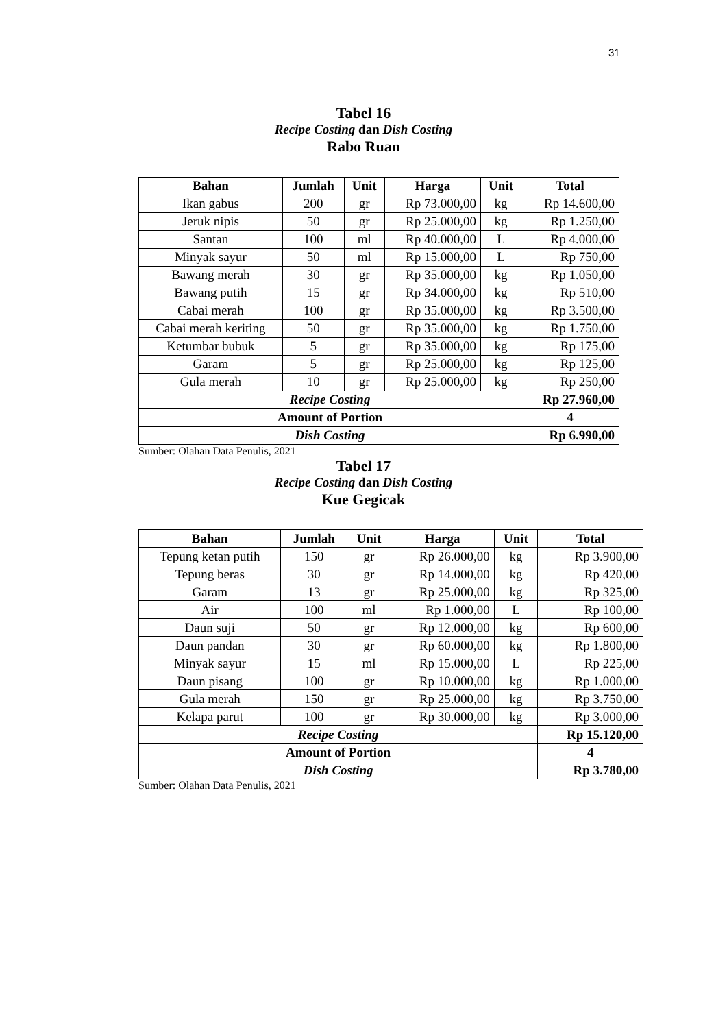31
Tabel 16
Recipe Costing dan Dish Costing
Rabo Ruan
| Bahan | Jumlah | Unit | Harga | Unit | Total |
| --- | --- | --- | --- | --- | --- |
| Ikan gabus | 200 | gr | Rp 73.000,00 | kg | Rp 14.600,00 |
| Jeruk nipis | 50 | gr | Rp 25.000,00 | kg | Rp 1.250,00 |
| Santan | 100 | ml | Rp 40.000,00 | L | Rp 4.000,00 |
| Minyak sayur | 50 | ml | Rp 15.000,00 | L | Rp 750,00 |
| Bawang merah | 30 | gr | Rp 35.000,00 | kg | Rp 1.050,00 |
| Bawang putih | 15 | gr | Rp 34.000,00 | kg | Rp 510,00 |
| Cabai merah | 100 | gr | Rp 35.000,00 | kg | Rp 3.500,00 |
| Cabai merah keriting | 50 | gr | Rp 35.000,00 | kg | Rp 1.750,00 |
| Ketumbar bubuk | 5 | gr | Rp 35.000,00 | kg | Rp 175,00 |
| Garam | 5 | gr | Rp 25.000,00 | kg | Rp 125,00 |
| Gula merah | 10 | gr | Rp 25.000,00 | kg | Rp 250,00 |
| Recipe Costing | | | | | Rp 27.960,00 |
| Amount of Portion | | | | | 4 |
| Dish Costing | | | | | Rp 6.990,00 |
Sumber: Olahan Data Penulis, 2021
Tabel 17
Recipe Costing dan Dish Costing
Kue Gegicak
| Bahan | Jumlah | Unit | Harga | Unit | Total |
| --- | --- | --- | --- | --- | --- |
| Tepung ketan putih | 150 | gr | Rp 26.000,00 | kg | Rp 3.900,00 |
| Tepung beras | 30 | gr | Rp 14.000,00 | kg | Rp 420,00 |
| Garam | 13 | gr | Rp 25.000,00 | kg | Rp 325,00 |
| Air | 100 | ml | Rp 1.000,00 | L | Rp 100,00 |
| Daun suji | 50 | gr | Rp 12.000,00 | kg | Rp 600,00 |
| Daun pandan | 30 | gr | Rp 60.000,00 | kg | Rp 1.800,00 |
| Minyak sayur | 15 | ml | Rp 15.000,00 | L | Rp 225,00 |
| Daun pisang | 100 | gr | Rp 10.000,00 | kg | Rp 1.000,00 |
| Gula merah | 150 | gr | Rp 25.000,00 | kg | Rp 3.750,00 |
| Kelapa parut | 100 | gr | Rp 30.000,00 | kg | Rp 3.000,00 |
| Recipe Costing | | | | | Rp 15.120,00 |
| Amount of Portion | | | | | 4 |
| Dish Costing | | | | | Rp 3.780,00 |
Sumber: Olahan Data Penulis, 2021